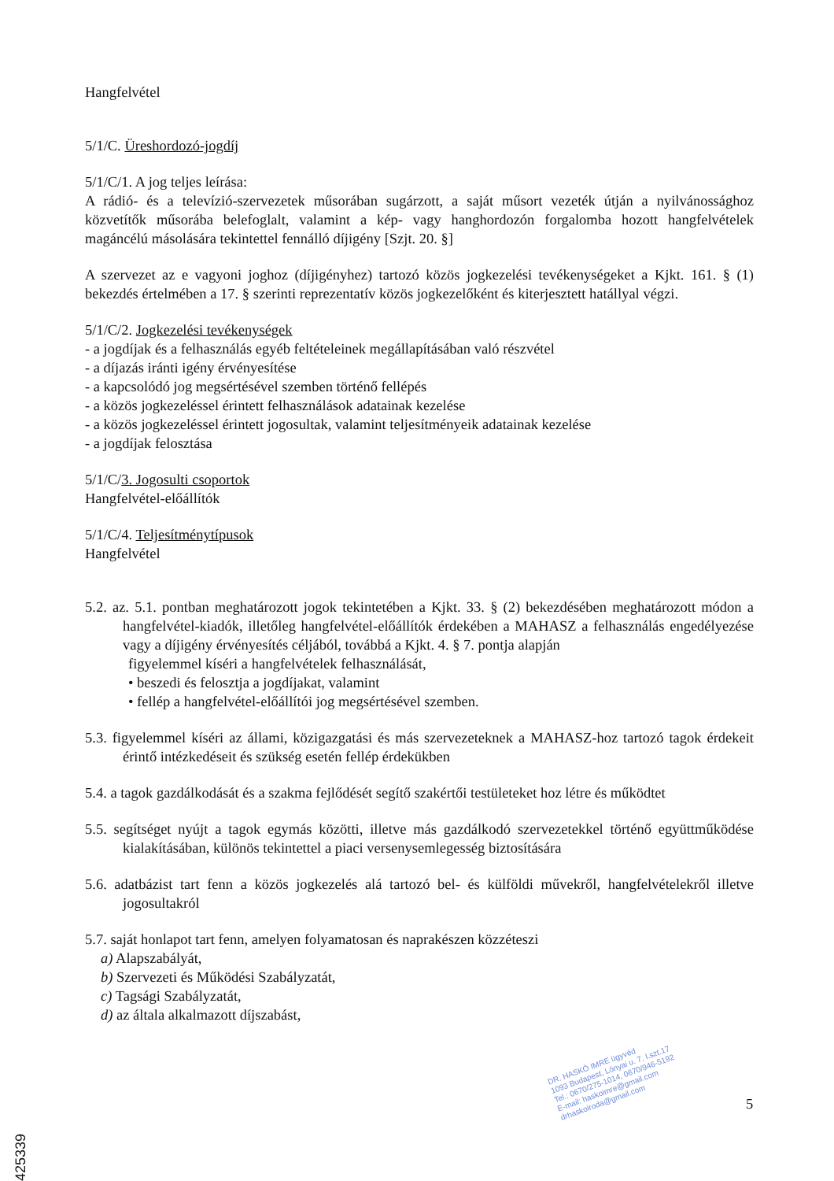Hangfelvétel
5/1/C. Üreshordozó-jogdíj
5/1/C/1. A jog teljes leírása:
A rádió- és a televízió-szervezetek műsorában sugárzott, a saját műsort vezeték útján a nyilvánossághoz közvetítők műsorába belefoglalt, valamint a kép- vagy hanghordozón forgalomba hozott hangfelvételek magáncélú másolására tekintettel fennálló díjigény [Szjt. 20. §]
A szervezet az e vagyoni joghoz (díjigényhez) tartozó közös jogkezelési tevékenységeket a Kjkt. 161. § (1) bekezdés értelmében a 17. § szerinti reprezentatív közös jogkezelőként és kiterjesztett hatállyal végzi.
5/1/C/2. Jogkezelési tevékenységek
- a jogdíjak és a felhasználás egyéb feltételeinek megállapításában való részvétel
- a díjazás iránti igény érvényesítése
- a kapcsolódó jog megsértésével szemben történő fellépés
- a közös jogkezeléssel érintett felhasználások adatainak kezelése
- a közös jogkezeléssel érintett jogosultak, valamint teljesítményeik adatainak kezelése
- a jogdíjak felosztása
5/1/C/3. Jogosulti csoportok
Hangfelvétel-előállítók
5/1/C/4. Teljesítménytípusok
Hangfelvétel
5.2. az. 5.1. pontban meghatározott jogok tekintetében a Kjkt. 33. § (2) bekezdésében meghatározott módon a hangfelvétel-kiadók, illetőleg hangfelvétel-előállítók érdekében a MAHASZ a felhasználás engedélyezése vagy a díjigény érvényesítés céljából, továbbá a Kjkt. 4. § 7. pontja alapján
figyelemmel kíséri a hangfelvételek felhasználását,
• beszedi és felosztja a jogdíjakat, valamint
• fellép a hangfelvétel-előállítói jog megsértésével szemben.
5.3. figyelemmel kíséri az állami, közigazgatási és más szervezeteknek a MAHASZ-hoz tartozó tagok érdekeit érintő intézkedéseit és szükség esetén fellép érdekükben
5.4. a tagok gazdálkodását és a szakma fejlődését segítő szakértői testületeket hoz létre és működtet
5.5. segítséget nyújt a tagok egymás közötti, illetve más gazdálkodó szervezetekkel történő együttműködése kialakításában, különös tekintettel a piaci versenysemlegesség biztosítására
5.6. adatbázist tart fenn a közös jogkezelés alá tartozó bel- és külföldi művekről, hangfelvételekről illetve jogosultakról
5.7. saját honlapot tart fenn, amelyen folyamatosan és naprakészen közzéteszi
a) Alapszabályát,
b) Szervezeti és Működési Szabályzatát,
c) Tagsági Szabályzatát,
d) az általa alkalmazott díjszabást,
DR. HASKÓ IMRE ügyvéd
1093 Budapest, Lónyai u. 7. I.szt.17
Tel.: 0670/275-1014, 0670/946-5192
E-mail: haskoimre@gmail.com
drhaskoiroda@gmail.com
5
2425339